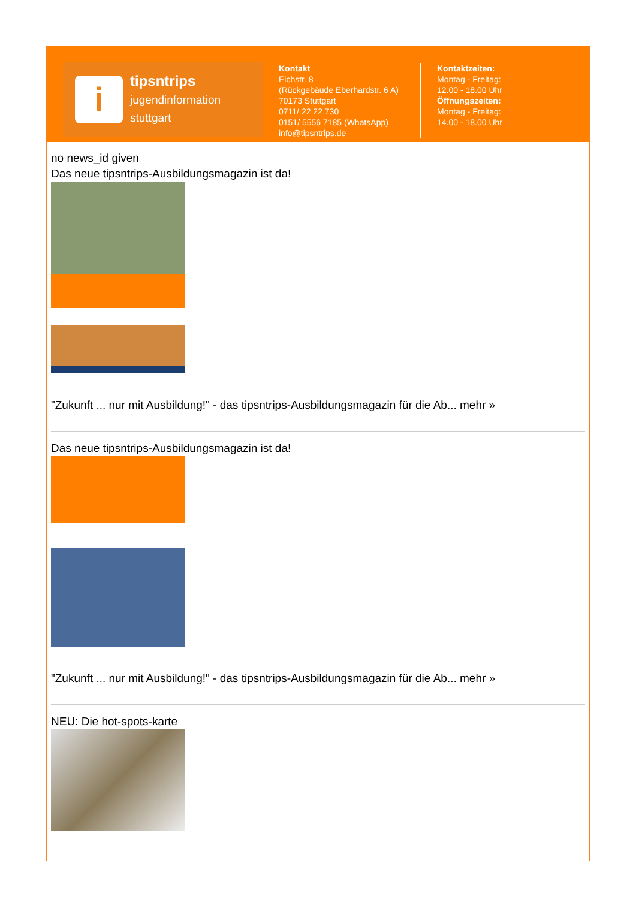i
tipsntrips
jugendinformation
stuttgart
Kontakt
Eichstr. 8
(Rückgebäude Eberhardstr. 6 A)
70173 Stuttgart
0711/ 22 22 730
0151/ 5556 7185 (WhatsApp)
info@tipsntrips.de
Kontaktzeiten:
Montag - Freitag:
12.00 - 18.00 Uhr
Öffnungszeiten:
Montag - Freitag:
14.00 - 18.00 Uhr
no news_id given
Das neue tipsntrips-Ausbildungsmagazin ist da!
"Zukunft ... nur mit Ausbildung!" - das tipsntrips-Ausbildungsmagazin für die Ab... mehr »
Das neue tipsntrips-Ausbildungsmagazin ist da!
"Zukunft ... nur mit Ausbildung!" - das tipsntrips-Ausbildungsmagazin für die Ab... mehr »
NEU: Die hot-spots-karte